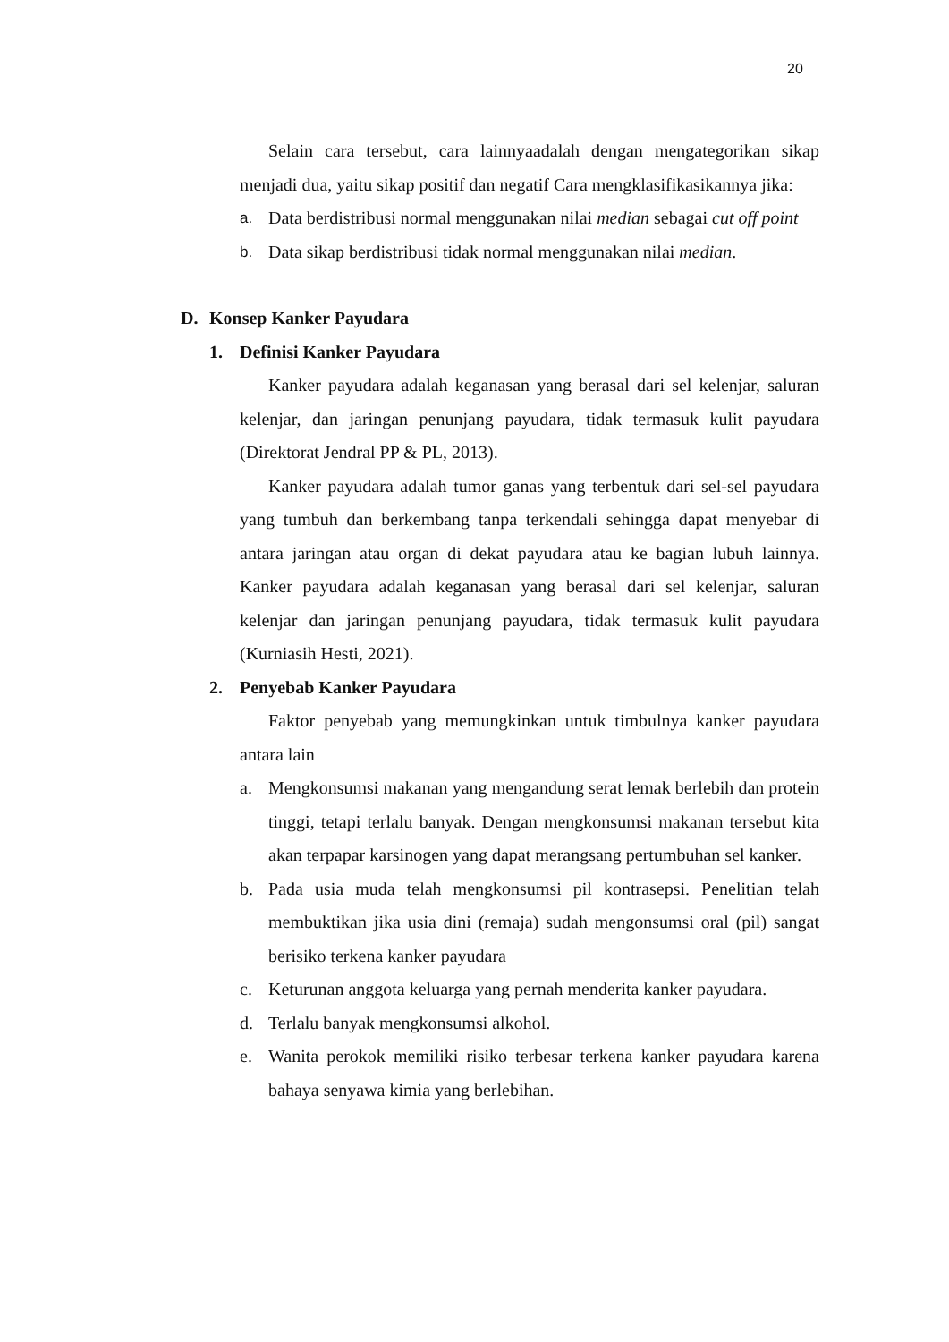20
Selain cara tersebut, cara lainnyaadalah dengan mengategorikan sikap menjadi dua, yaitu sikap positif dan negatif Cara mengklasifikasikannya jika:
a. Data berdistribusi normal menggunakan nilai median sebagai cut off point
b. Data sikap berdistribusi tidak normal menggunakan nilai median.
D. Konsep Kanker Payudara
1. Definisi Kanker Payudara
Kanker payudara adalah keganasan yang berasal dari sel kelenjar, saluran kelenjar, dan jaringan penunjang payudara, tidak termasuk kulit payudara (Direktorat Jendral PP & PL, 2013).
Kanker payudara adalah tumor ganas yang terbentuk dari sel-sel payudara yang tumbuh dan berkembang tanpa terkendali sehingga dapat menyebar di antara jaringan atau organ di dekat payudara atau ke bagian lubuh lainnya. Kanker payudara adalah keganasan yang berasal dari sel kelenjar, saluran kelenjar dan jaringan penunjang payudara, tidak termasuk kulit payudara (Kurniasih Hesti, 2021).
2. Penyebab Kanker Payudara
Faktor penyebab yang memungkinkan untuk timbulnya kanker payudara antara lain
a. Mengkonsumsi makanan yang mengandung serat lemak berlebih dan protein tinggi, tetapi terlalu banyak. Dengan mengkonsumsi makanan tersebut kita akan terpapar karsinogen yang dapat merangsang pertumbuhan sel kanker.
b. Pada usia muda telah mengkonsumsi pil kontrasepsi. Penelitian telah membuktikan jika usia dini (remaja) sudah mengonsumsi oral (pil) sangat berisiko terkena kanker payudara
c. Keturunan anggota keluarga yang pernah menderita kanker payudara.
d. Terlalu banyak mengkonsumsi alkohol.
e. Wanita perokok memiliki risiko terbesar terkena kanker payudara karena bahaya senyawa kimia yang berlebihan.